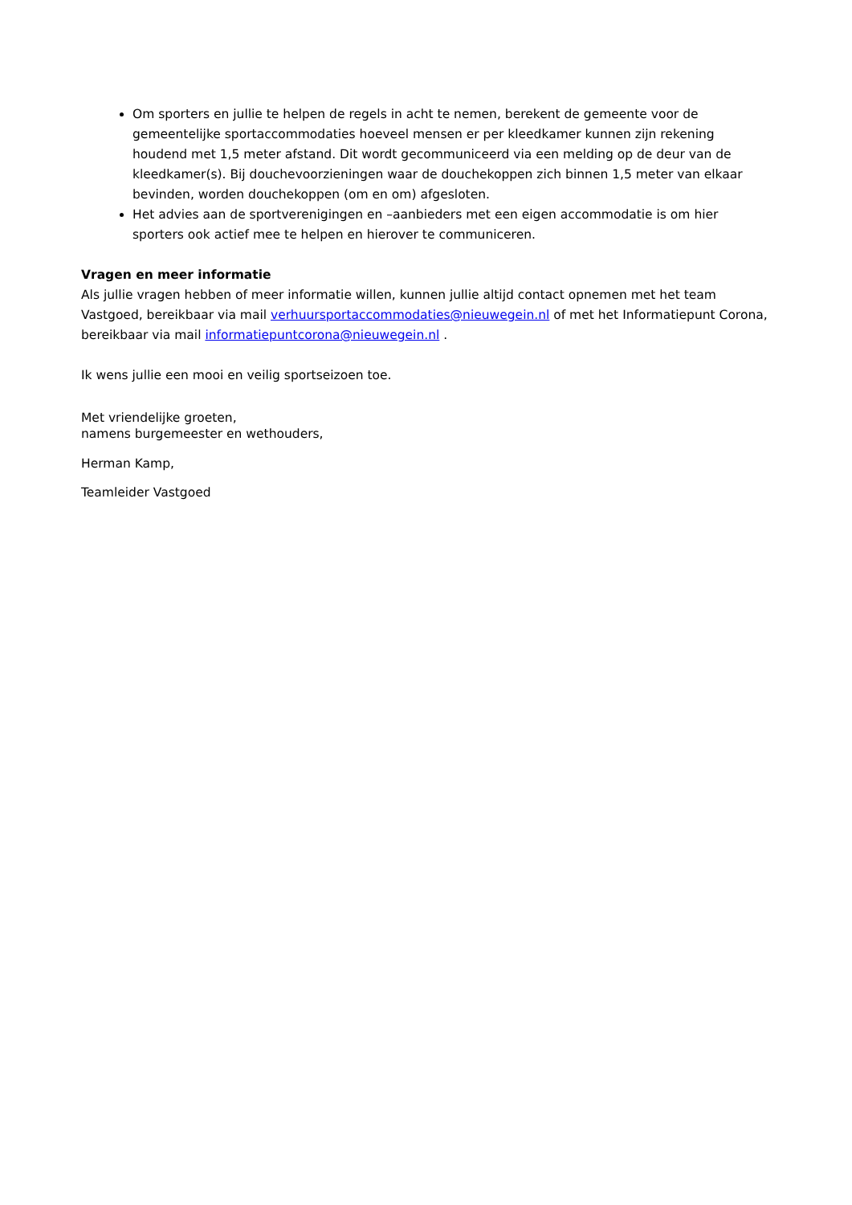Om sporters en jullie te helpen de regels in acht te nemen, berekent de gemeente voor de gemeentelijke sportaccommodaties hoeveel mensen er per kleedkamer kunnen zijn rekening houdend met 1,5 meter afstand. Dit wordt gecommuniceerd via een melding op de deur van de kleedkamer(s). Bij douchevoorzieningen waar de douchekoppen zich binnen 1,5 meter van elkaar bevinden, worden douchekoppen (om en om) afgesloten.
Het advies aan de sportverenigingen en –aanbieders met een eigen accommodatie is om hier sporters ook actief mee te helpen en hierover te communiceren.
Vragen en meer informatie
Als jullie vragen hebben of meer informatie willen, kunnen jullie altijd contact opnemen met het team Vastgoed, bereikbaar via mail verhuursportaccommodaties@nieuwegein.nl of met het Informatiepunt Corona, bereikbaar via mail informatiepuntcorona@nieuwegein.nl .
Ik wens jullie een mooi en veilig sportseizoen toe.
Met vriendelijke groeten,
namens burgemeester en wethouders,
Herman Kamp,
Teamleider Vastgoed